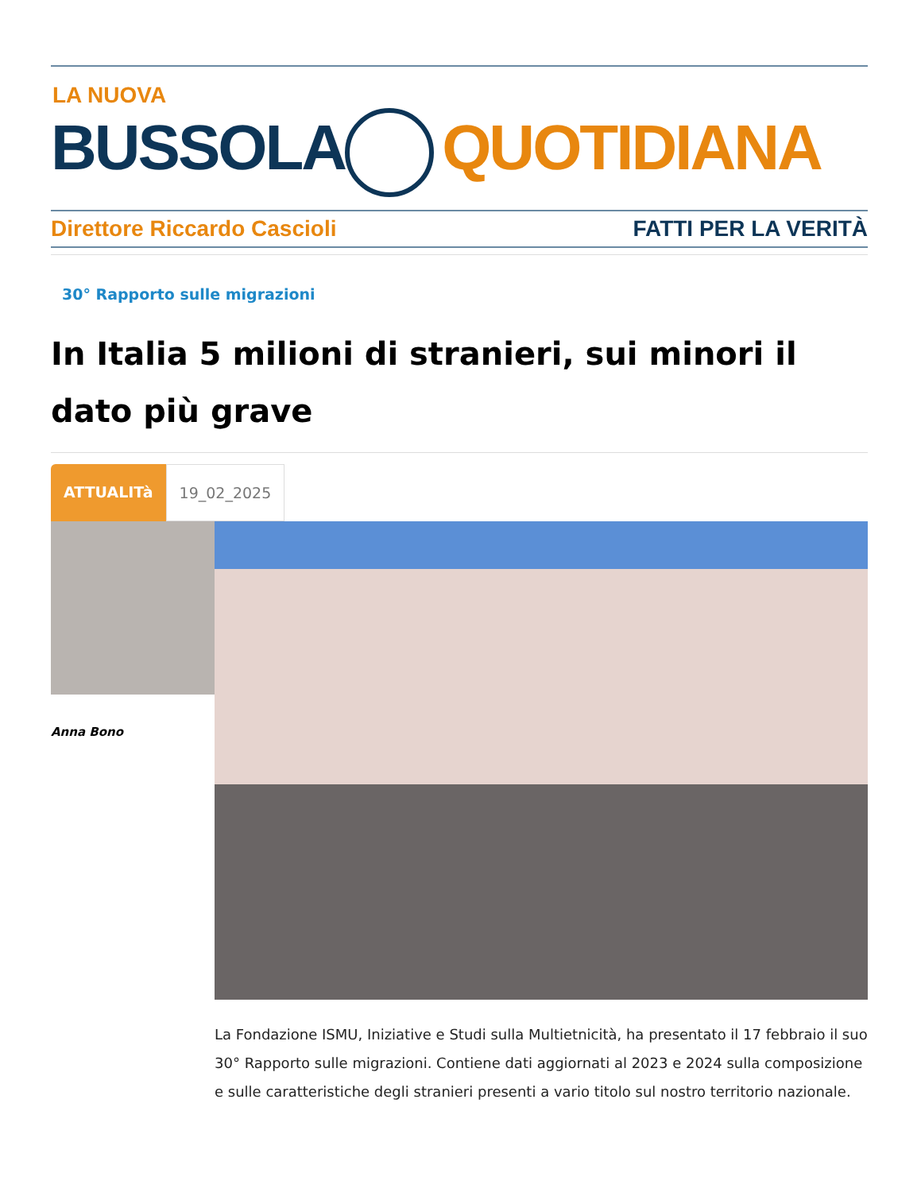LA NUOVA
BUSSOLA QUOTIDIANA
Direttore Riccardo Cascioli FATTI PER LA VERITÀ
30° Rapporto sulle migrazioni
In Italia 5 milioni di stranieri, sui minori il dato più grave
ATTUALITà 19_02_2025
Anna Bono
La Fondazione ISMU, Iniziative e Studi sulla Multietnicità, ha presentato il 17 febbraio il suo 30° Rapporto sulle migrazioni. Contiene dati aggiornati al 2023 e 2024 sulla composizione e sulle caratteristiche degli stranieri presenti a vario titolo sul nostro territorio nazionale.